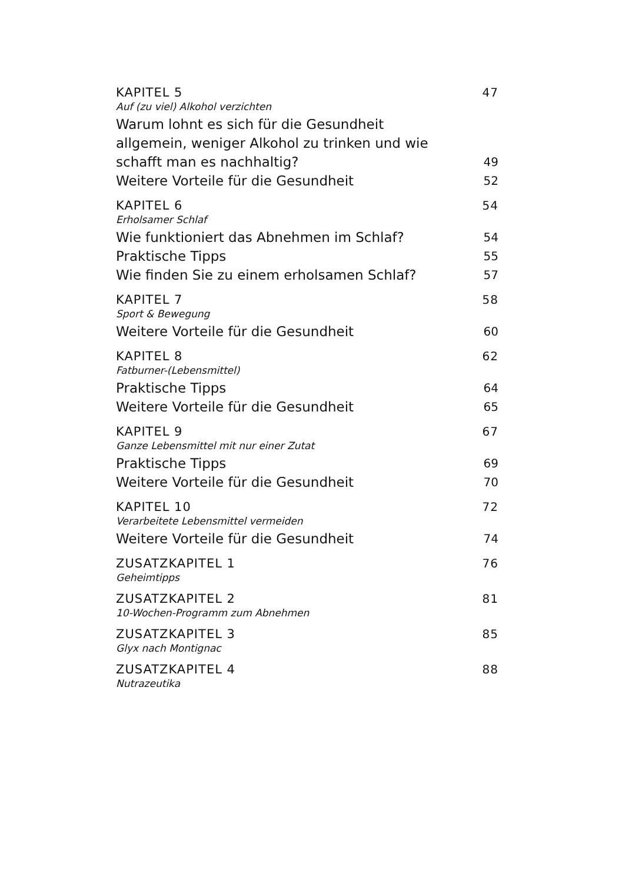KAPITEL 5 47
Auf (zu viel) Alkohol verzichten
Warum lohnt es sich für die Gesundheit
allgemein, weniger Alkohol zu trinken und wie
schafft man es nachhaltig? 49
Weitere Vorteile für die Gesundheit 52
KAPITEL 6 54
Erholsamer Schlaf
Wie funktioniert das Abnehmen im Schlaf? 54
Praktische Tipps 55
Wie finden Sie zu einem erholsamen Schlaf? 57
KAPITEL 7 58
Sport & Bewegung
Weitere Vorteile für die Gesundheit 60
KAPITEL 8 62
Fatburner-(Lebensmittel)
Praktische Tipps 64
Weitere Vorteile für die Gesundheit 65
KAPITEL 9 67
Ganze Lebensmittel mit nur einer Zutat
Praktische Tipps 69
Weitere Vorteile für die Gesundheit 70
KAPITEL 10 72
Verarbeitete Lebensmittel vermeiden
Weitere Vorteile für die Gesundheit 74
ZUSATZKAPITEL 1 76
Geheimtipps
ZUSATZKAPITEL 2 81
10-Wochen-Programm zum Abnehmen
ZUSATZKAPITEL 3 85
Glyx nach Montignac
ZUSATZKAPITEL 4 88
Nutrazeutika